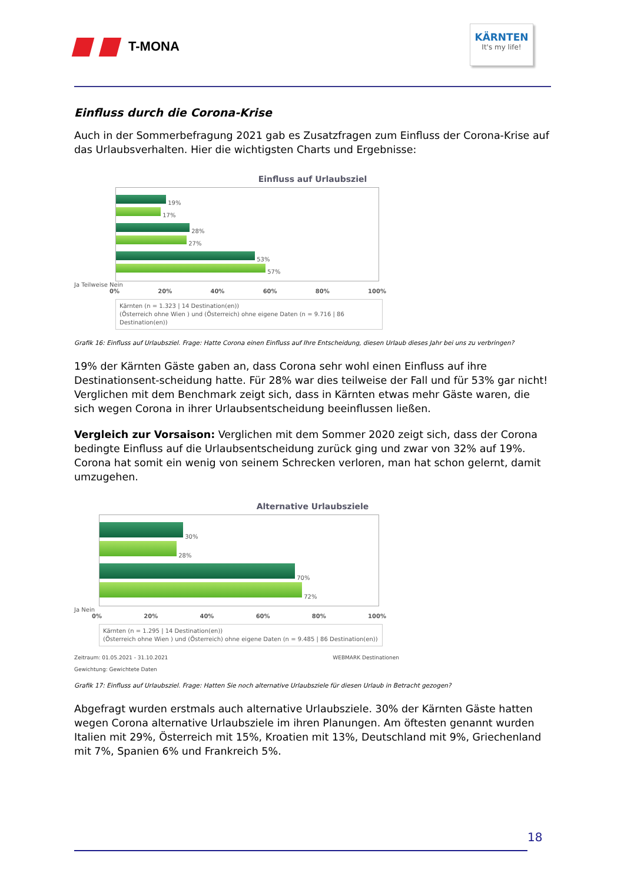T-MONA
KÄRNTEN
It's my life!
Einfluss durch die Corona-Krise
Auch in der Sommerbefragung 2021 gab es Zusatzfragen zum Einfluss der Corona-Krise auf das Urlaubsverhalten. Hier die wichtigsten Charts und Ergebnisse:
Einfluss auf Urlaubsziel
19%
17%
28%
27%
53%
57%
Ja Teilweise Nein
0% 20% 40% 60% 80% 100%
Kärnten (n = 1.323 | 14 Destination(en))
(Österreich ohne Wien ) und (Österreich) ohne eigene Daten (n = 9.716 | 86 Destination(en))
Grafik 16: Einfluss auf Urlaubsziel. Frage: Hatte Corona einen Einfluss auf Ihre Entscheidung, diesen Urlaub dieses Jahr bei uns zu verbringen?
19% der Kärnten Gäste gaben an, dass Corona sehr wohl einen Einfluss auf ihre Destinationsent-scheidung hatte. Für 28% war dies teilweise der Fall und für 53% gar nicht! Verglichen mit dem Benchmark zeigt sich, dass in Kärnten etwas mehr Gäste waren, die sich wegen Corona in ihrer Urlaubsentscheidung beeinflussen ließen.
Vergleich zur Vorsaison: Verglichen mit dem Sommer 2020 zeigt sich, dass der Corona bedingte Einfluss auf die Urlaubsentscheidung zurück ging und zwar von 32% auf 19%. Corona hat somit ein wenig von seinem Schrecken verloren, man hat schon gelernt, damit umzugehen.
Alternative Urlaubsziele
30%
28%
70%
72%
Ja Nein
0% 20% 40% 60% 80% 100%
Kärnten (n = 1.295 | 14 Destination(en))
(Österreich ohne Wien ) und (Österreich) ohne eigene Daten (n = 9.485 | 86 Destination(en))
Zeitraum: 01.05.2021 - 31.10.2021
Gewichtung: Gewichtete Daten WEBMARK Destinationen
Grafik 17: Einfluss auf Urlaubsziel. Frage: Hatten Sie noch alternative Urlaubsziele für diesen Urlaub in Betracht gezogen?
Abgefragt wurden erstmals auch alternative Urlaubsziele. 30% der Kärnten Gäste hatten wegen Corona alternative Urlaubsziele im ihren Planungen. Am öftesten genannt wurden Italien mit 29%, Österreich mit 15%, Kroatien mit 13%, Deutschland mit 9%, Griechenland mit 7%, Spanien 6% und Frankreich 5%.
18